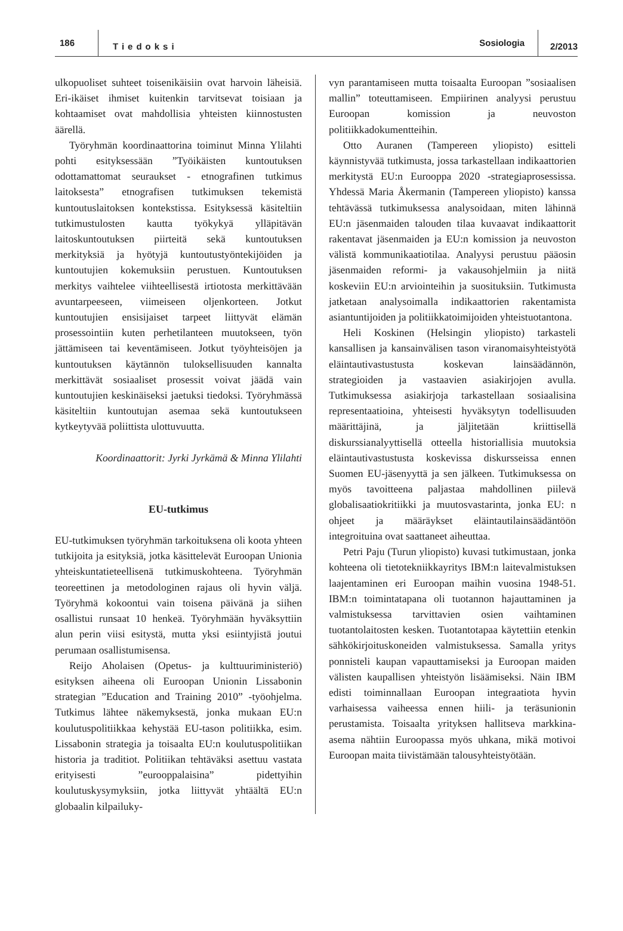186 Tiedoksi Sosiologia 2/2013
ulkopuoliset suhteet toisenikäisiin ovat harvoin läheisiä. Eri-ikäiset ihmiset kuitenkin tarvitsevat toisiaan ja kohtaamiset ovat mahdollisia yhteisten kiinnostusten äärellä.
Työryhmän koordinaattorina toiminut Minna Ylilahti pohti esityksessään ”Työikäisten kuntoutuksen odottamattomat seuraukset - etnografinen tutkimus laitoksesta” etnografisen tutkimuksen tekemistä kuntoutuslaitoksen kontekstissa. Esityksessä käsiteltiin tutkimustulosten kautta työkykyä ylläpitävän laitoskuntoutuksen piirteitä sekä kuntoutuksen merkityksiä ja hyötyjä kuntoutustyöntekijöiden ja kuntoutujien kokemuksiin perustuen. Kuntoutuksen merkitys vaihtelee viihteellisestä irtiotosta merkittävään avuntarpeeseen, viimeiseen oljenkorteen. Jotkut kuntoutujien ensisijaiset tarpeet liittyvät elämän prosessointiin kuten perhetilanteen muutokseen, työn jättämiseen tai keventämiseen. Jotkut työyhteisöjen ja kuntoutuksen käytännön tuloksellisuuden kannalta merkittävät sosiaaliset prosessit voivat jäädä vain kuntoutujien keskinäiseksi jaetuksi tiedoksi. Työryhmässä käsiteltiin kuntoutujan asemaa sekä kuntoutukseen kytkeytyvää poliittista ulottuvuutta.
Koordinaattorit: Jyrki Jyrkämä & Minna Ylilahti
EU-tutkimus
EU-tutkimuksen työryhmän tarkoituksena oli koota yhteen tutkijoita ja esityksiä, jotka käsittelevät Euroopan Unionia yhteiskuntatieteellisenä tutkimuskohteena. Työryhmän teoreettinen ja metodologinen rajaus oli hyvin väljä. Työryhmä kokoontui vain toisena päivänä ja siihen osallistui runsaat 10 henkeä. Työryhmään hyväksyttiin alun perin viisi esitystä, mutta yksi esiintyjistä joutui perumaan osallistumisensa.
Reijo Aholaisen (Opetus- ja kulttuuriministeriö) esityksen aiheena oli Euroopan Unionin Lissabonin strategian ”Education and Training 2010” -työohjelma. Tutkimus lähtee näkemyksestä, jonka mukaan EU:n koulutuspolitiikkaa kehystää EU-tason politiikka, esim. Lissabonin strategia ja toisaalta EU:n koulutuspolitiikan historia ja traditiot. Politiikan tehtäväksi asettuu vastata erityisesti ”eurooppalaisina” pidettyihin koulutuskysymyksiin, jotka liittyvät yhtäältä EU:n globaalin kilpailuky-
vyn parantamiseen mutta toisaalta Euroopan ”sosiaalisen mallin” toteuttamiseen. Empiirinen analyysi perustuu Euroopan komission ja neuvoston politiikkadokumentteihin.
Otto Auranen (Tampereen yliopisto) esitteli käynnistyvää tutkimusta, jossa tarkastellaan indikaattorien merkitystä EU:n Eurooppa 2020 -strategiaprosessissa. Yhdessä Maria Åkermanin (Tampereen yliopisto) kanssa tehtävässä tutkimuksessa analysoidaan, miten lähinnä EU:n jäsenmaiden talouden tilaa kuvaavat indikaattorit rakentavat jäsenmaiden ja EU:n komission ja neuvoston välistä kommunikaatiotilaa. Analyysi perustuu pääosin jäsenmaiden reformi- ja vakausohjelmiin ja niitä koskeviin EU:n arviointeihin ja suosituksiin. Tutkimusta jatketaan analysoimalla indikaattorien rakentamista asiantuntijoiden ja politiikkatoimijoiden yhteistuotantona.
Heli Koskinen (Helsingin yliopisto) tarkasteli kansallisen ja kansainvälisen tason viranomaisyhteistyötä eläintautivastustusta koskevan lainsäädännön, strategioiden ja vastaavien asiakirjojen avulla. Tutkimuksessa asiakirjoja tarkastellaan sosiaalisina representaatioina, yhteisesti hyväksytyn todellisuuden määrittäjinä, ja jäljitetään kriittisellä diskurssianalyyttisellä otteella historiallisia muutoksia eläintautivastustusta koskevissa diskursseissa ennen Suomen EU-jäsenyyttä ja sen jälkeen. Tutkimuksessa on myös tavoitteena paljastaa mahdollinen piilevä globalisaatiokritiikki ja muutosvastarinta, jonka EU: n ohjeet ja määräykset eläintautilainsäädäntöön integroituina ovat saattaneet aiheuttaa.
Petri Paju (Turun yliopisto) kuvasi tutkimustaan, jonka kohteena oli tietotekniikkayritys IBM:n laitevalmistuksen laajentaminen eri Euroopan maihin vuosina 1948-51. IBM:n toimintatapana oli tuotannon hajauttaminen ja valmistuksessa tarvittavien osien vaihtaminen tuotantolaitosten kesken. Tuotantotapaa käytettiin etenkin sähkökirjoituskoneiden valmistuksessa. Samalla yritys ponnisteli kaupan vapauttamiseksi ja Euroopan maiden välisten kaupallisen yhteistyön lisäämiseksi. Näin IBM edisti toiminnallaan Euroopan integraatiota hyvin varhaisessa vaiheessa ennen hiili- ja teräsunionin perustamista. Toisaalta yrityksen hallitseva markkina-asema nähtiin Euroopassa myös uhkana, mikä motivoi Euroopan maita tiivistämään talousyhteistyötään.